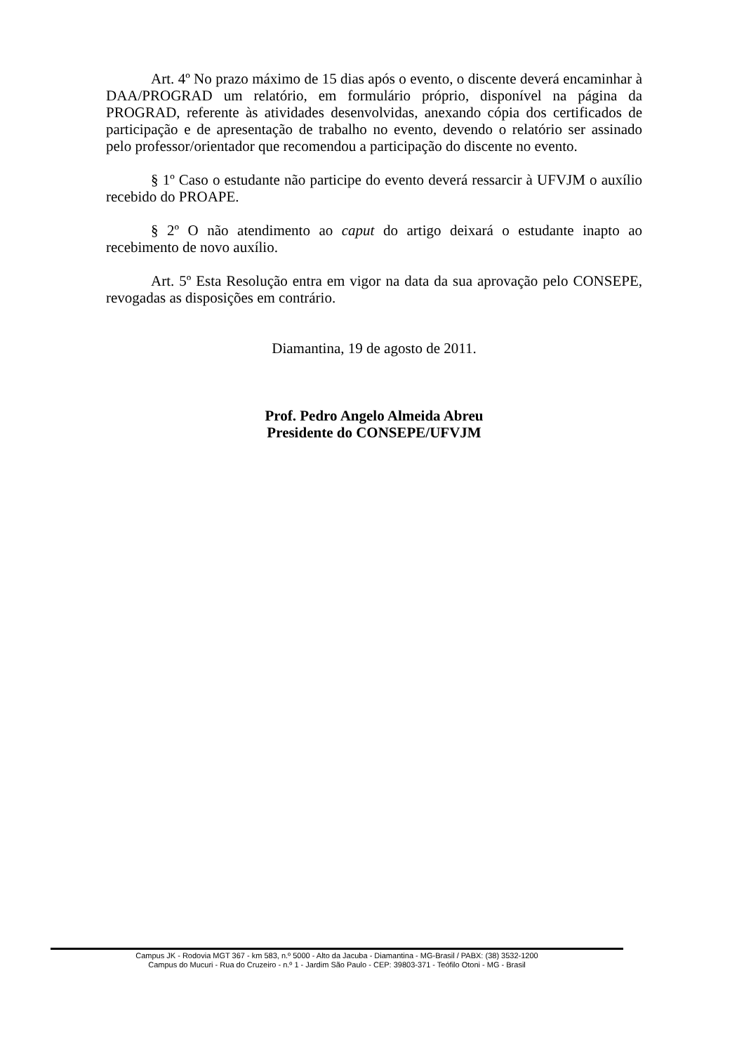Art. 4º No prazo máximo de 15 dias após o evento, o discente deverá encaminhar à DAA/PROGRAD um relatório, em formulário próprio, disponível na página da PROGRAD, referente às atividades desenvolvidas, anexando cópia dos certificados de participação e de apresentação de trabalho no evento, devendo o relatório ser assinado pelo professor/orientador que recomendou a participação do discente no evento.
§ 1º Caso o estudante não participe do evento deverá ressarcir à UFVJM o auxílio recebido do PROAPE.
§ 2º O não atendimento ao caput do artigo deixará o estudante inapto ao recebimento de novo auxílio.
Art. 5º Esta Resolução entra em vigor na data da sua aprovação pelo CONSEPE, revogadas as disposições em contrário.
Diamantina, 19 de agosto de 2011.
Prof. Pedro Angelo Almeida Abreu
Presidente do CONSEPE/UFVJM
Campus JK - Rodovia MGT 367 - km 583, n.º 5000 - Alto da Jacuba - Diamantina - MG-Brasil / PABX: (38) 3532-1200
Campus do Mucuri - Rua do Cruzeiro - n.º 1 - Jardim São Paulo - CEP: 39803-371 - Teófilo Otoni - MG - Brasil